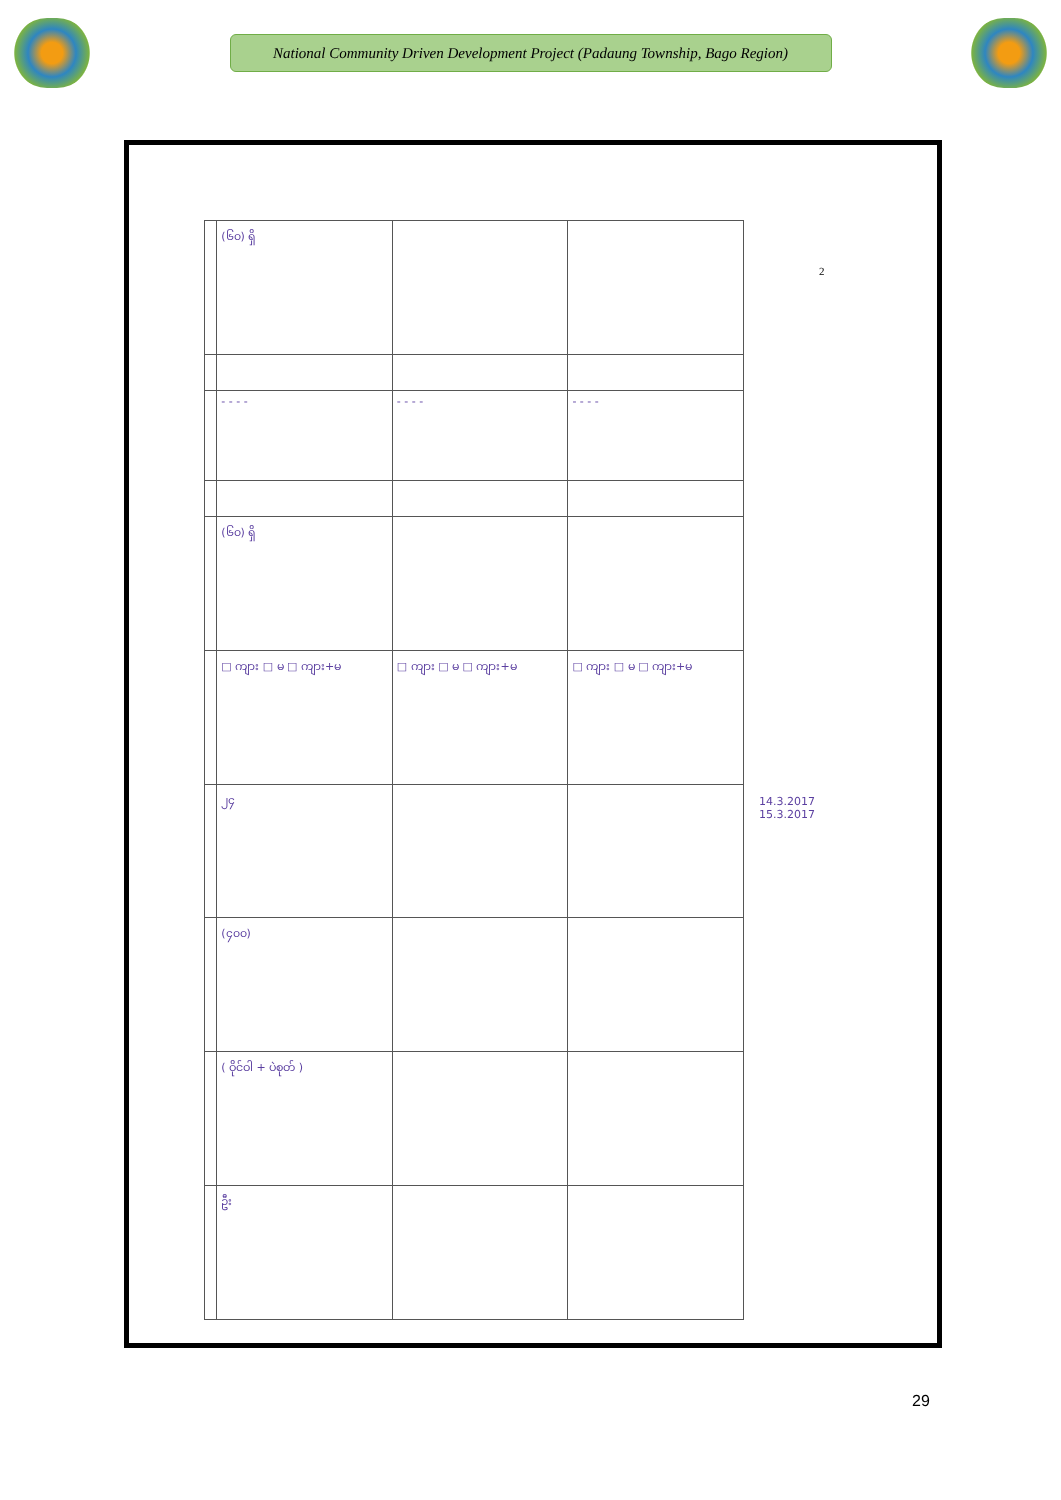National Community Driven Development Project (Padaung Township, Bago Region)
| | (၆၀) ရှိ | | |
| | - - - - | - - - - | - - - - |
| | (၆၀) ရှိ | | |
| | □ ကျား □ မ □ ကျား+မ | □ ကျား □ မ □ ကျား+မ | □ ကျား □ မ □ ကျား+မ |
| | ၂၄ | | |
| | (၄၀၀) | | |
| | ( ဝိုင်ဝါ + ပဲစုတ် ) | | |
| | ဦး | | |
2
14.3.2017
15.3.2017
29